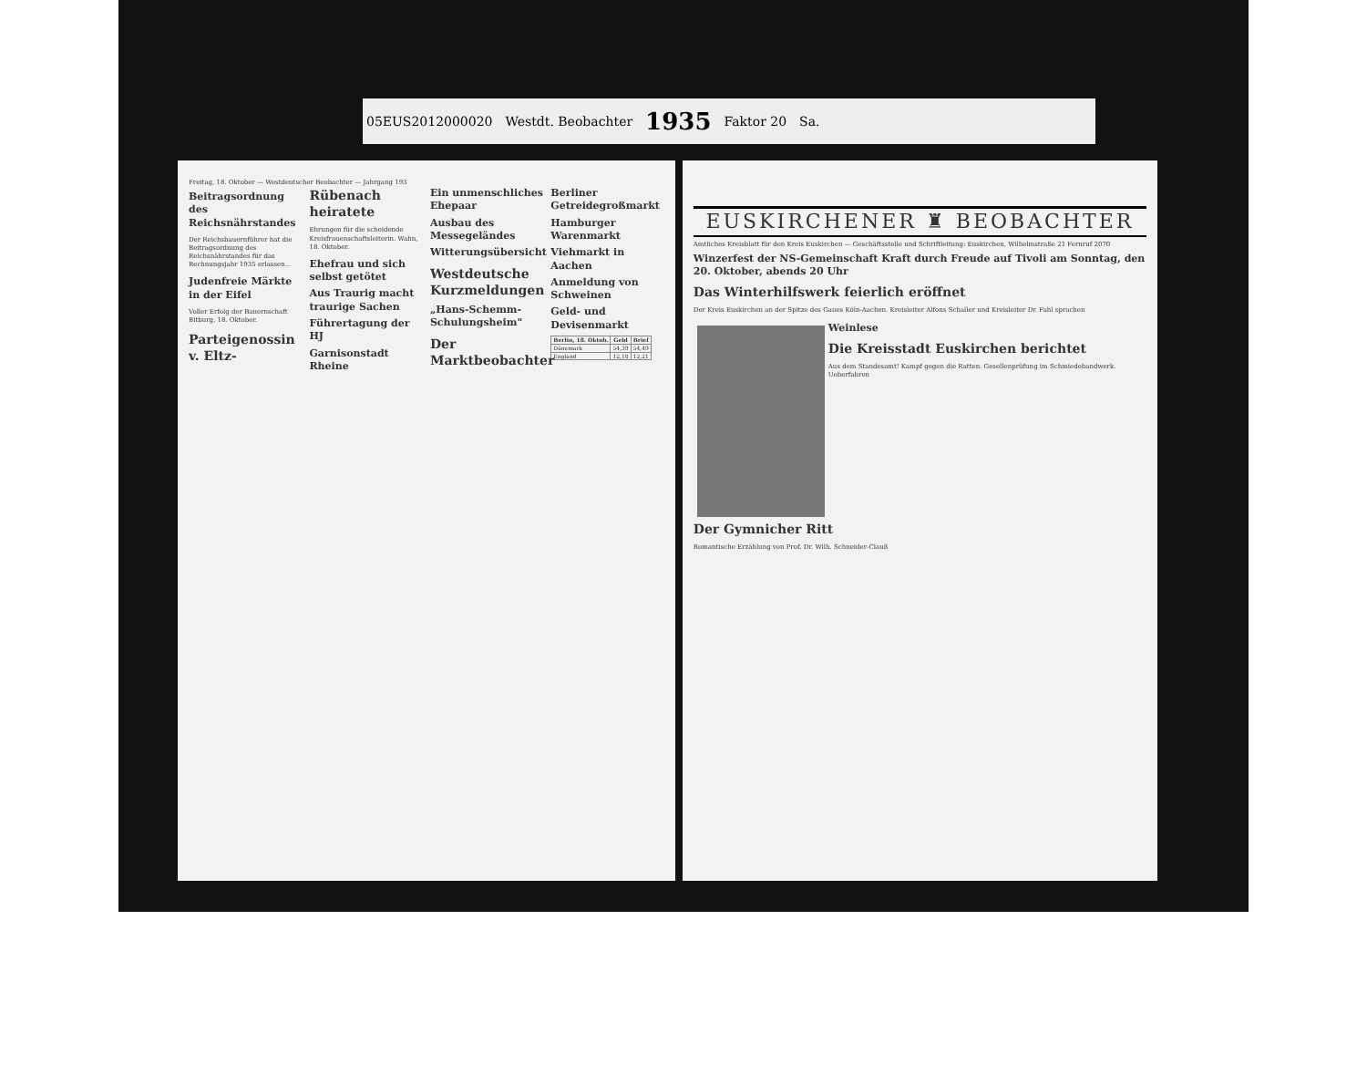05EUS2012000020 Westdt. Beobachter 1935 Faktor 20 Sa.
Freitag, 18. Oktober — Westdeutscher Beobachter — Jahrgang 193
Beitragsordnung des Reichsnährstandes
Der Reichsbauernführer hat die Beitragsordnung des Reichsnährstandes für das Rechnungsjahr 1935 erlassen...
Judenfreie Märkte in der Eifel
Voller Erfolg der Bauernschaft Bitburg, 18. Oktober.
Parteigenossin v. Eltz-Rübenach heiratete
Ehrungen für die scheidende Kreisfrauenschaftsleiterin. Wahn, 18. Oktober.
Ehefrau und sich selbst getötet
Aus Traurig macht traurige Sachen
Führertagung der HJ
Garnisonstadt Rheine
Ein unmenschliches Ehepaar
Ausbau des Messegeländes
Witterungsübersicht
Westdeutsche Kurzmeldungen
„Hans-Schemm-Schulungsheim"
Der Marktbeobachter
Berliner Getreidegroßmarkt
Hamburger Warenmarkt
Viehmarkt in Aachen
Anmeldung von Schweinen
Geld- und Devisenmarkt
| Berlin, 18. Oktob. | Geld | Brief |
| --- | --- | --- |
| Dänemark | 54,39 | 54,49 |
| England | 12,18 | 12,21 |
EUSKIRCHENER ♜ BEOBACHTER
Amtliches Kreisblatt für den Kreis Euskirchen — Geschäftsstelle und Schriftleitung: Euskirchen, Wilhelmstraße 21 Fernruf 2070
Winzerfest der NS-Gemeinschaft Kraft durch Freude auf Tivoli am Sonntag, den 20. Oktober, abends 20 Uhr
Das Winterhilfswerk feierlich eröffnet
Der Kreis Euskirchen an der Spitze des Gaues Köln-Aachen. Kreisleiter Alfons Schaller und Kreisleiter Dr. Fahl sprachen
Weinlese
Die Kreisstadt Euskirchen berichtet
Aus dem Standesamt! Kampf gegen die Ratten. Gesellenprüfung im Schmiedehandwerk. Ueberfahren
Der Gymnicher Ritt
Romantische Erzählung von Prof. Dr. Wilh. Schneider-Clauß